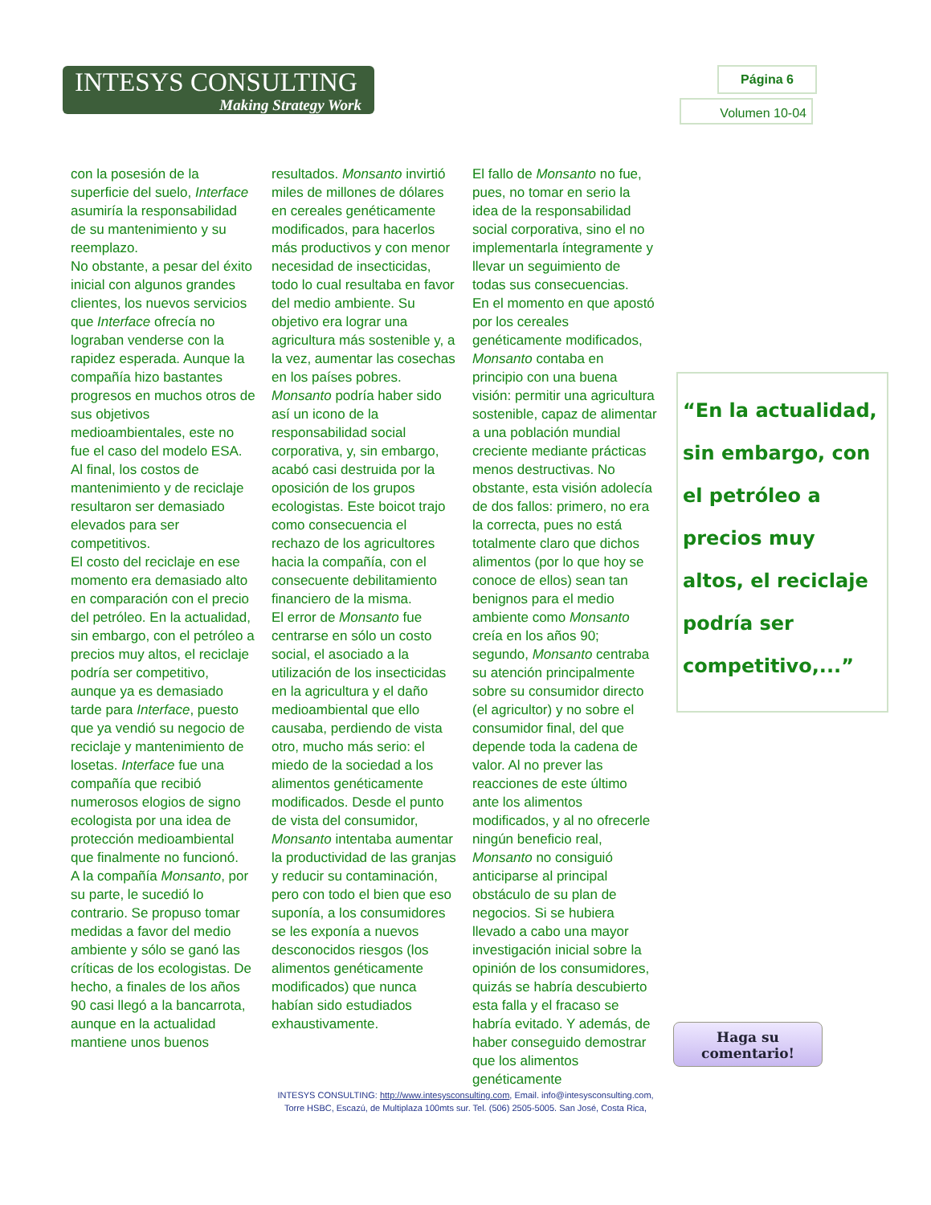INTESYS CONSULTING
Making Strategy Work
Página 6
Volumen 10-04
con la posesión de la superficie del suelo, Interface asumiría la responsabilidad de su mantenimiento y su reemplazo.
No obstante, a pesar del éxito inicial con algunos grandes clientes, los nuevos servicios que Interface ofrecía no lograban venderse con la rapidez esperada. Aunque la compañía hizo bastantes progresos en muchos otros de sus objetivos medioambientales, este no fue el caso del modelo ESA. Al final, los costos de mantenimiento y de reciclaje resultaron ser demasiado elevados para ser competitivos.
El costo del reciclaje en ese momento era demasiado alto en comparación con el precio del petróleo. En la actualidad, sin embargo, con el petróleo a precios muy altos, el reciclaje podría ser competitivo, aunque ya es demasiado tarde para Interface, puesto que ya vendió su negocio de reciclaje y mantenimiento de losetas. Interface fue una compañía que recibió numerosos elogios de signo ecologista por una idea de protección medioambiental que finalmente no funcionó.
A la compañía Monsanto, por su parte, le sucedió lo contrario. Se propuso tomar medidas a favor del medio ambiente y sólo se ganó las críticas de los ecologistas. De hecho, a finales de los años 90 casi llegó a la bancarrota, aunque en la actualidad mantiene unos buenos
resultados. Monsanto invirtió miles de millones de dólares en cereales genéticamente modificados, para hacerlos más productivos y con menor necesidad de insecticidas, todo lo cual resultaba en favor del medio ambiente. Su objetivo era lograr una agricultura más sostenible y, a la vez, aumentar las cosechas en los países pobres. Monsanto podría haber sido así un icono de la responsabilidad social corporativa, y, sin embargo, acabó casi destruida por la oposición de los grupos ecologistas. Este boicot trajo como consecuencia el rechazo de los agricultores hacia la compañía, con el consecuente debilitamiento financiero de la misma.
El error de Monsanto fue centrarse en sólo un costo social, el asociado a la utilización de los insecticidas en la agricultura y el daño medioambiental que ello causaba, perdiendo de vista otro, mucho más serio: el miedo de la sociedad a los alimentos genéticamente modificados. Desde el punto de vista del consumidor, Monsanto intentaba aumentar la productividad de las granjas y reducir su contaminación, pero con todo el bien que eso suponía, a los consumidores se les exponía a nuevos desconocidos riesgos (los alimentos genéticamente modificados) que nunca habían sido estudiados exhaustivamente.
El fallo de Monsanto no fue, pues, no tomar en serio la idea de la responsabilidad social corporativa, sino el no implementarla íntegramente y llevar un seguimiento de todas sus consecuencias.
En el momento en que apostó por los cereales genéticamente modificados, Monsanto contaba en principio con una buena visión: permitir una agricultura sostenible, capaz de alimentar a una población mundial creciente mediante prácticas menos destructivas. No obstante, esta visión adolecía de dos fallos: primero, no era la correcta, pues no está totalmente claro que dichos alimentos (por lo que hoy se conoce de ellos) sean tan benignos para el medio ambiente como Monsanto creía en los años 90; segundo, Monsanto centraba su atención principalmente sobre su consumidor directo (el agricultor) y no sobre el consumidor final, del que depende toda la cadena de valor. Al no prever las reacciones de este último ante los alimentos modificados, y al no ofrecerle ningún beneficio real, Monsanto no consiguió anticiparse al principal obstáculo de su plan de negocios. Si se hubiera llevado a cabo una mayor investigación inicial sobre la opinión de los consumidores, quizás se habría descubierto esta falla y el fracaso se habría evitado. Y además, de haber conseguido demostrar que los alimentos genéticamente
“En la actualidad, sin embargo, con el petróleo a precios muy altos, el reciclaje podría ser competitivo,...”
Haga su comentario!
INTESYS CONSULTING: http://www.intesysconsulting.com, Email. info@intesysconsulting.com,
Torre HSBC, Escazú, de Multiplaza 100mts sur. Tel. (506) 2505-5005. San José, Costa Rica,